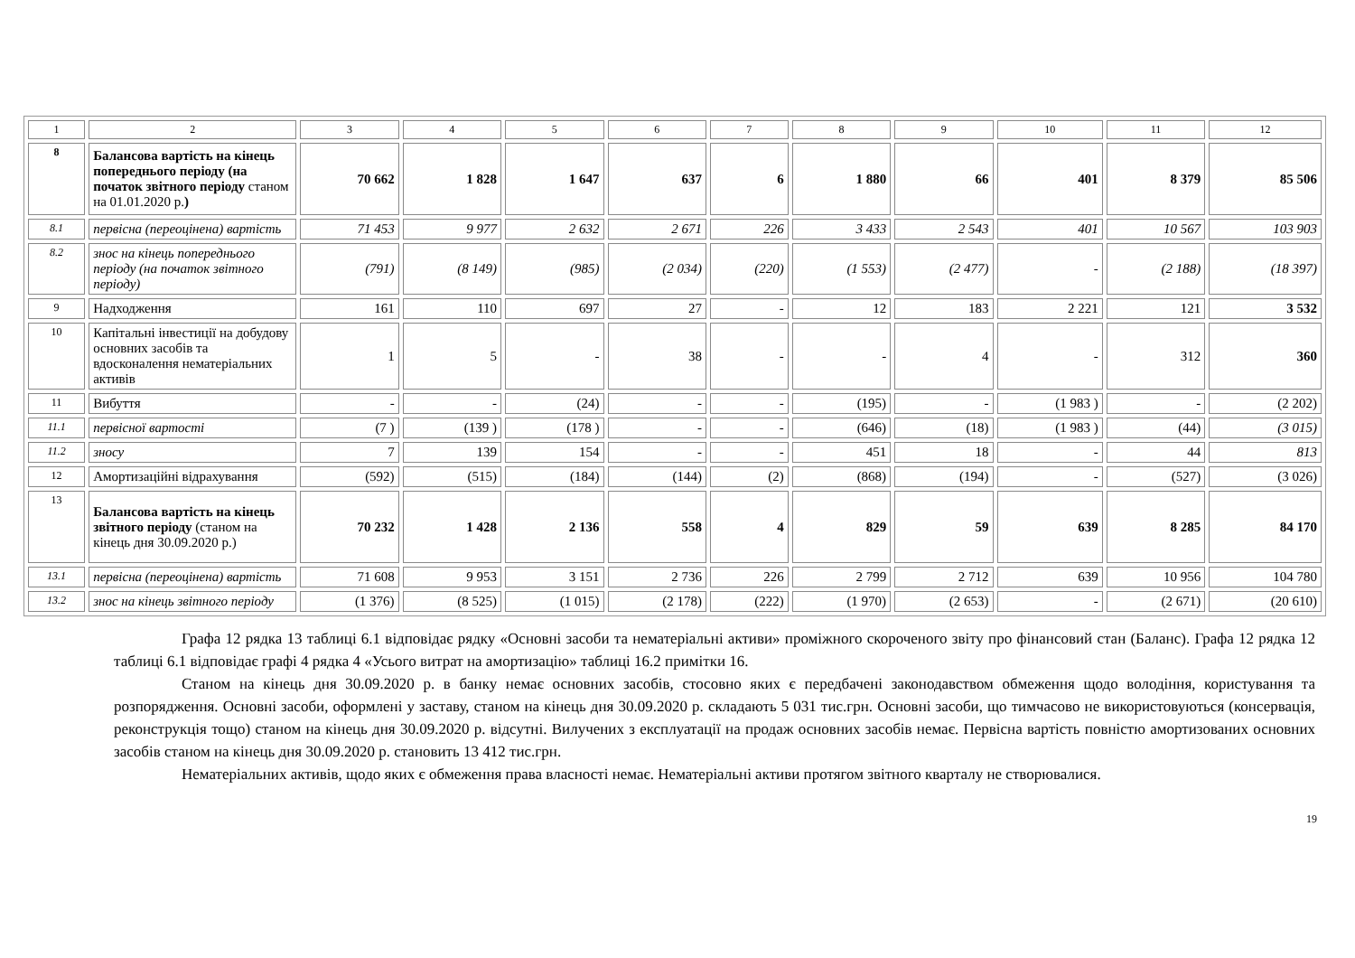| 1 | 2 | 3 | 4 | 5 | 6 | 7 | 8 | 9 | 10 | 11 | 12 |
| 8 | Балансова вартість на кінець попереднього періоду (на початок звітного періоду станом на 01.01.2020 р. ) | 70 662 | 1 828 | 1 647 | 637 | 6 | 1 880 | 66 | 401 | 8 379 | 85 506 |
| 8.1 | первісна (переоцінена) вартість | 71 453 | 9 977 | 2 632 | 2 671 | 226 | 3 433 | 2 543 | 401 | 10 567 | 103 903 |
| 8.2 | знос на кінець попереднього періоду (на початок звітного періоду) | (791) | (8 149) | (985) | (2 034) | (220) | (1 553) | (2 477) | - | (2 188) | (18 397) |
| 9 | Надходження | 161 | 110 | 697 | 27 | - | 12 | 183 | 2 221 | 121 | 3 532 |
| 10 | Капітальні інвестиції на добудову основних засобів та вдосконалення нематеріальних активів | 1 | 5 | - | 38 | - | - | 4 | - | 312 | 360 |
| 11 | Вибуття | - | - | (24) | - | - | (195) | - | (1 983 ) | - | (2 202) |
| 11.1 | первісної вартості | (7 ) | (139 ) | (178 ) | - | - | (646) | (18) | (1 983 ) | (44) | (3 015) |
| 11.2 | зносу | 7 | 139 | 154 | - | - | 451 | 18 | - | 44 | 813 |
| 12 | Амортизаційні відрахування | (592) | (515) | (184) | (144) | (2) | (868) | (194) | - | (527) | (3 026) |
| 13 | Балансова вартість на кінець звітного періоду (станом на кінець дня 30.09.2020 р.) | 70 232 | 1 428 | 2 136 | 558 | 4 | 829 | 59 | 639 | 8 285 | 84 170 |
| 13.1 | первісна (переоцінена) вартість | 71 608 | 9 953 | 3 151 | 2 736 | 226 | 2 799 | 2 712 | 639 | 10 956 | 104 780 |
| 13.2 | знос на кінець звітного періоду | (1 376) | (8 525) | (1 015) | (2 178) | (222) | (1 970) | (2 653) | - | (2 671) | (20 610) |
Графа 12 рядка 13 таблиці 6.1 відповідає рядку «Основні засоби та нематеріальні активи» проміжного скороченого звіту про фінансовий стан (Баланс). Графа 12 рядка 12 таблиці 6.1 відповідає графі 4 рядка 4 «Усього витрат на амортизацію» таблиці 16.2 примітки 16.
Станом на кінець дня 30.09.2020 р. в банку немає основних засобів, стосовно яких є передбачені законодавством обмеження щодо володіння, користування та розпорядження. Основні засоби, оформлені у заставу, станом на кінець дня 30.09.2020 р. складають 5 031 тис.грн. Основні засоби, що тимчасово не використовуються (консервація, реконструкція тощо) станом на кінець дня 30.09.2020 р. відсутні. Вилучених з експлуатації на продаж основних засобів немає. Первісна вартість повністю амортизованих основних засобів станом на кінець дня 30.09.2020 р. становить 13 412 тис.грн.
Нематеріальних активів, щодо яких є обмеження права власності немає. Нематеріальні активи протягом звітного кварталу не створювалися.
19